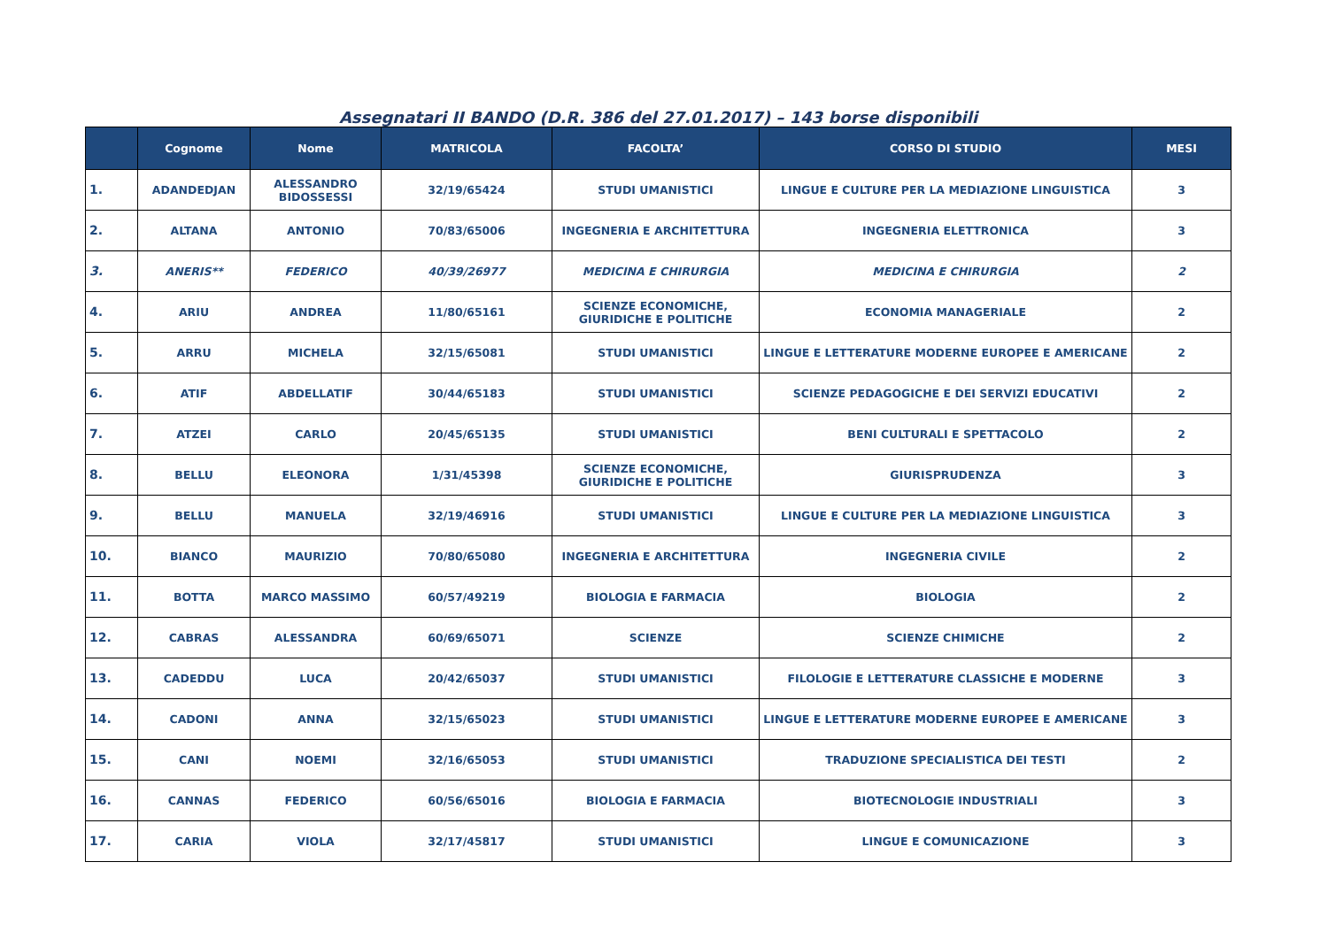Assegnatari II BANDO (D.R. 386 del 27.01.2017) – 143 borse disponibili
| | Cognome | Nome | MATRICOLA | FACOLTA’ | CORSO DI STUDIO | MESI |
| --- | --- | --- | --- | --- | --- | --- |
| 1. | ADANDEDJAN | ALESSANDRO BIDOSSESSI | 32/19/65424 | STUDI UMANISTICI | LINGUE E CULTURE PER LA MEDIAZIONE LINGUISTICA | 3 |
| 2. | ALTANA | ANTONIO | 70/83/65006 | INGEGNERIA E ARCHITETTURA | INGEGNERIA ELETTRONICA | 3 |
| 3. | ANERIS** | FEDERICO | 40/39/26977 | MEDICINA E CHIRURGIA | MEDICINA E CHIRURGIA | 2 |
| 4. | ARIU | ANDREA | 11/80/65161 | SCIENZE ECONOMICHE, GIURIDICHE E POLITICHE | ECONOMIA MANAGERIALE | 2 |
| 5. | ARRU | MICHELA | 32/15/65081 | STUDI UMANISTICI | LINGUE E LETTERATURE MODERNE EUROPEE E AMERICANE | 2 |
| 6. | ATIF | ABDELLATIF | 30/44/65183 | STUDI UMANISTICI | SCIENZE PEDAGOGICHE E DEI SERVIZI EDUCATIVI | 2 |
| 7. | ATZEI | CARLO | 20/45/65135 | STUDI UMANISTICI | BENI CULTURALI E SPETTACOLO | 2 |
| 8. | BELLU | ELEONORA | 1/31/45398 | SCIENZE ECONOMICHE, GIURIDICHE E POLITICHE | GIURISPRUDENZA | 3 |
| 9. | BELLU | MANUELA | 32/19/46916 | STUDI UMANISTICI | LINGUE E CULTURE PER LA MEDIAZIONE LINGUISTICA | 3 |
| 10. | BIANCO | MAURIZIO | 70/80/65080 | INGEGNERIA E ARCHITETTURA | INGEGNERIA CIVILE | 2 |
| 11. | BOTTA | MARCO MASSIMO | 60/57/49219 | BIOLOGIA E FARMACIA | BIOLOGIA | 2 |
| 12. | CABRAS | ALESSANDRA | 60/69/65071 | SCIENZE | SCIENZE CHIMICHE | 2 |
| 13. | CADEDDU | LUCA | 20/42/65037 | STUDI UMANISTICI | FILOLOGIE E LETTERATURE CLASSICHE E MODERNE | 3 |
| 14. | CADONI | ANNA | 32/15/65023 | STUDI UMANISTICI | LINGUE E LETTERATURE MODERNE EUROPEE E AMERICANE | 3 |
| 15. | CANI | NOEMI | 32/16/65053 | STUDI UMANISTICI | TRADUZIONE SPECIALISTICA DEI TESTI | 2 |
| 16. | CANNAS | FEDERICO | 60/56/65016 | BIOLOGIA E FARMACIA | BIOTECNOLOGIE INDUSTRIALI | 3 |
| 17. | CARIA | VIOLA | 32/17/45817 | STUDI UMANISTICI | LINGUE E COMUNICAZIONE | 3 |